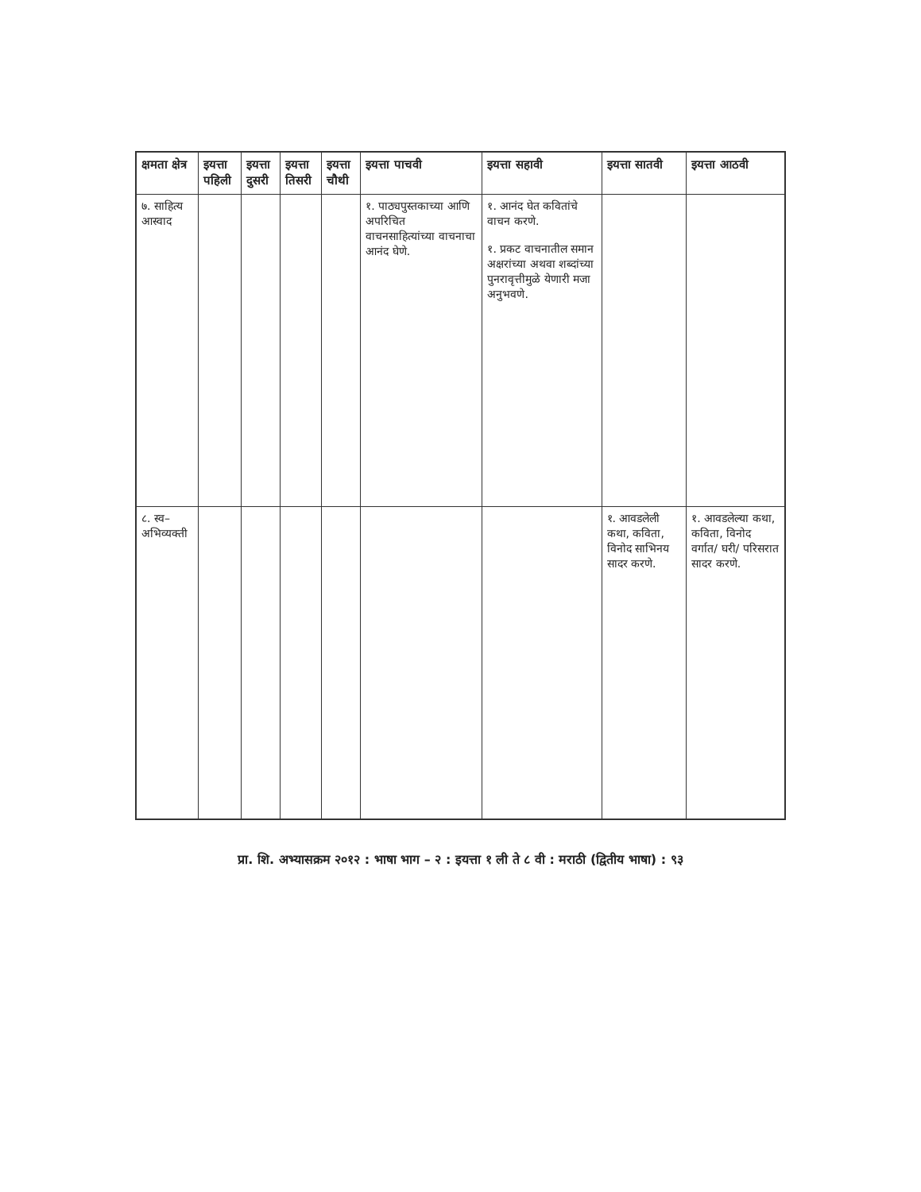| क्षमता क्षेत्र | इयत्ता पहिली | इयत्ता दुसरी | इयत्ता तिसरी | इयत्ता चौथी | इयत्ता पाचवी | इयत्ता सहावी | इयत्ता सातवी | इयत्ता आठवी |
| --- | --- | --- | --- | --- | --- | --- | --- | --- |
| ७. साहित्य आस्वाद | | | | | १. पाठ्यपुस्तकाच्या आणि अपरिचित वाचनसाहित्यांच्या वाचनाचा आनंद घेणे. | १. आनंद घेत कवितांचे वाचन करणे. १. प्रकट वाचनातील समान अक्षरांच्या अथवा शब्दांच्या पुनरावृत्तीमुळे येणारी मजा अनुभवणे. | | |
| ८. स्व– अभिव्यक्ती | | | | | | | १. आवडलेली कथा, कविता, विनोद साभिनय सादर करणे. | १. आवडलेल्या कथा, कविता, विनोद वर्गात/ घरी/ परिसरात सादर करणे. |
प्रा. शि. अभ्यासक्रम २०१२ : भाषा भाग – २ : इयत्ता १ ली ते ८ वी : मराठी (द्वितीय भाषा) : ९३